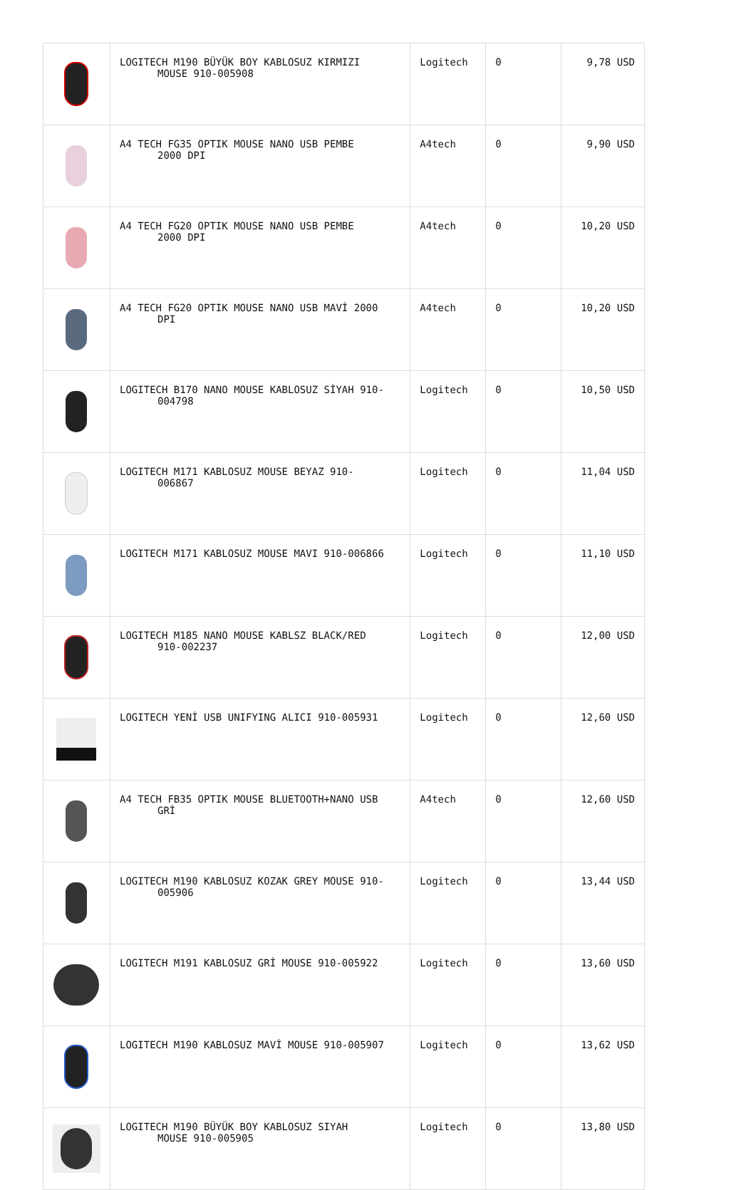| | LOGITECH M190 BÜYÜK BOY KABLOSUZ KIRMIZI MOUSE 910-005908 | Logitech | 0 | 9,78 USD |
| | A4 TECH FG35 OPTIK MOUSE NANO USB PEMBE 2000 DPI | A4tech | 0 | 9,90 USD |
| | A4 TECH FG20 OPTIK MOUSE NANO USB PEMBE 2000 DPI | A4tech | 0 | 10,20 USD |
| | A4 TECH FG20 OPTIK MOUSE NANO USB MAVİ 2000 DPI | A4tech | 0 | 10,20 USD |
| | LOGITECH B170 NANO MOUSE KABLOSUZ SİYAH 910- 004798 | Logitech | 0 | 10,50 USD |
| | LOGITECH M171 KABLOSUZ MOUSE BEYAZ 910- 006867 | Logitech | 0 | 11,04 USD |
| | LOGITECH M171 KABLOSUZ MOUSE MAVI 910-006866 | Logitech | 0 | 11,10 USD |
| | LOGITECH M185 NANO MOUSE KABLSZ BLACK/RED 910-002237 | Logitech | 0 | 12,00 USD |
| | LOGITECH YENİ USB UNIFYING ALICI 910-005931 | Logitech | 0 | 12,60 USD |
| | A4 TECH FB35 OPTIK MOUSE BLUETOOTH+NANO USB GRİ | A4tech | 0 | 12,60 USD |
| | LOGITECH M190 KABLOSUZ KOZAK GREY MOUSE 910- 005906 | Logitech | 0 | 13,44 USD |
| | LOGITECH M191 KABLOSUZ GRİ MOUSE 910-005922 | Logitech | 0 | 13,60 USD |
| | LOGITECH M190 KABLOSUZ MAVİ MOUSE 910-005907 | Logitech | 0 | 13,62 USD |
| | LOGITECH M190 BÜYÜK BOY KABLOSUZ SIYAH MOUSE 910-005905 | Logitech | 0 | 13,80 USD |